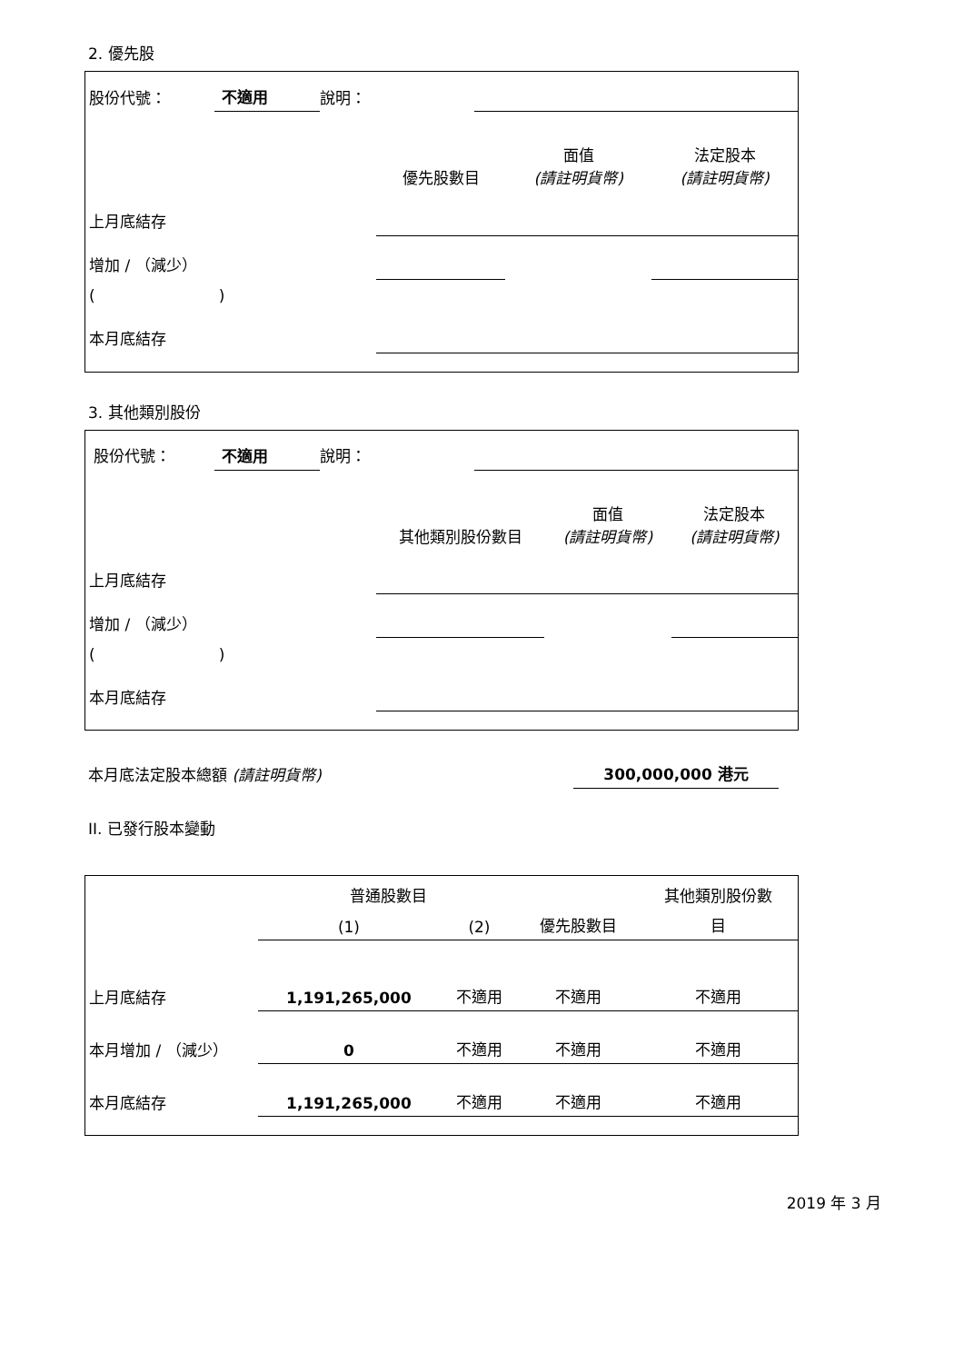2. 優先股
| 股份代號： | 不適用 | 說明： | |
| | 優先股數目 | 面值 (請註明貨幣) | 法定股本 (請註明貨幣) |
| --- | --- | --- | --- |
| 上月底結存 | | | |
| 增加 / （減少） | | | |
| ( ) | | | |
| 本月底結存 | | | |
3. 其他類別股份
| 股份代號： | 不適用 | 說明： | |
| | 其他類別股份數目 | 面值 (請註明貨幣) | 法定股本 (請註明貨幣) |
| --- | --- | --- | --- |
| 上月底結存 | | | |
| 增加 / （減少） | | | |
| ( ) | | | |
| 本月底結存 | | | |
| 本月底法定股本總額 (請註明貨幣) | 300,000,000 港元 |
II. 已發行股本變動
| | 普通股數目 | | | 其他類別股份數 |
| --- | --- | --- | --- | --- |
| | (1) | (2) | 優先股數目 | 目 |
| 上月底結存 | 1,191,265,000 | 不適用 | 不適用 | 不適用 |
| 本月增加 / （減少） | 0 | 不適用 | 不適用 | 不適用 |
| 本月底結存 | 1,191,265,000 | 不適用 | 不適用 | 不適用 |
2019 年 3 月